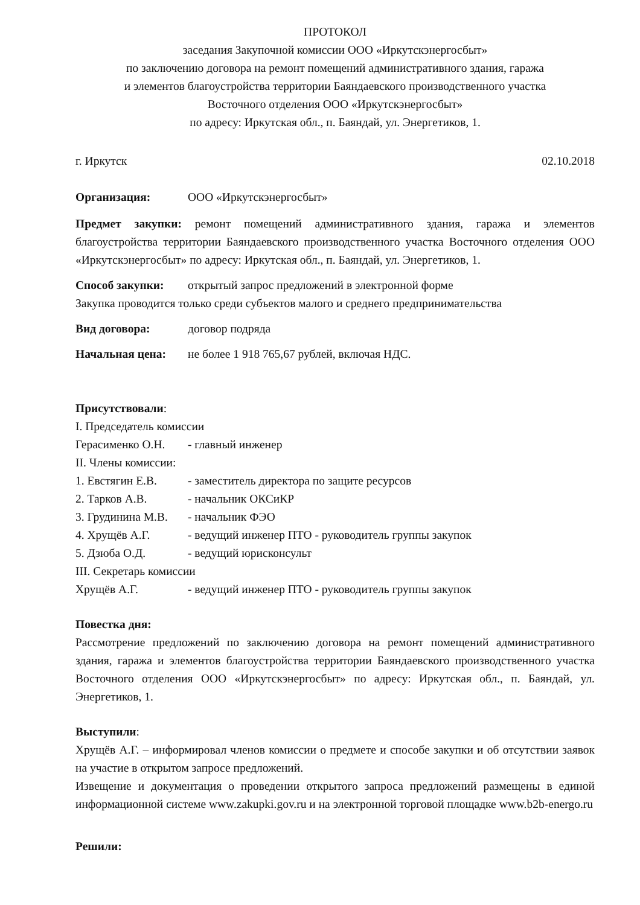ПРОТОКОЛ
заседания Закупочной комиссии ООО «Иркутскэнергосбыт»
по заключению договора на ремонт помещений административного здания, гаража
и элементов благоустройства территории Баяндаевского производственного участка
Восточного отделения ООО «Иркутскэнергосбыт»
по адресу: Иркутская обл., п. Баяндай, ул. Энергетиков, 1.
г. Иркутск 02.10.2018
Организация: ООО «Иркутскэнергосбыт»
Предмет закупки: ремонт помещений административного здания, гаража и элементов благоустройства территории Баяндаевского производственного участка Восточного отделения ООО «Иркутскэнергосбыт» по адресу: Иркутская обл., п. Баяндай, ул. Энергетиков, 1.
Способ закупки: открытый запрос предложений в электронной форме
Закупка проводится только среди субъектов малого и среднего предпринимательства
Вид договора: договор подряда
Начальная цена: не более 1 918 765,67 рублей, включая НДС.
Присутствовали:
I. Председатель комиссии
Герасименко О.Н. - главный инженер
II. Члены комиссии:
1. Евстягин Е.В. - заместитель директора по защите ресурсов
2. Тарков А.В. - начальник ОКСиКР
3. Грудинина М.В. - начальник ФЭО
4. Хрущёв А.Г. - ведущий инженер ПТО - руководитель группы закупок
5. Дзюба О.Д. - ведущий юрисконсульт
III. Секретарь комиссии
Хрущёв А.Г. - ведущий инженер ПТО - руководитель группы закупок
Повестка дня:
Рассмотрение предложений по заключению договора на ремонт помещений административного здания, гаража и элементов благоустройства территории Баяндаевского производственного участка Восточного отделения ООО «Иркутскэнергосбыт» по адресу: Иркутская обл., п. Баяндай, ул. Энергетиков, 1.
Выступили:
Хрущёв А.Г. – информировал членов комиссии о предмете и способе закупки и об отсутствии заявок на участие в открытом запросе предложений.
Извещение и документация о проведении открытого запроса предложений размещены в единой информационной системе www.zakupki.gov.ru и на электронной торговой площадке www.b2b-energo.ru
Решили: